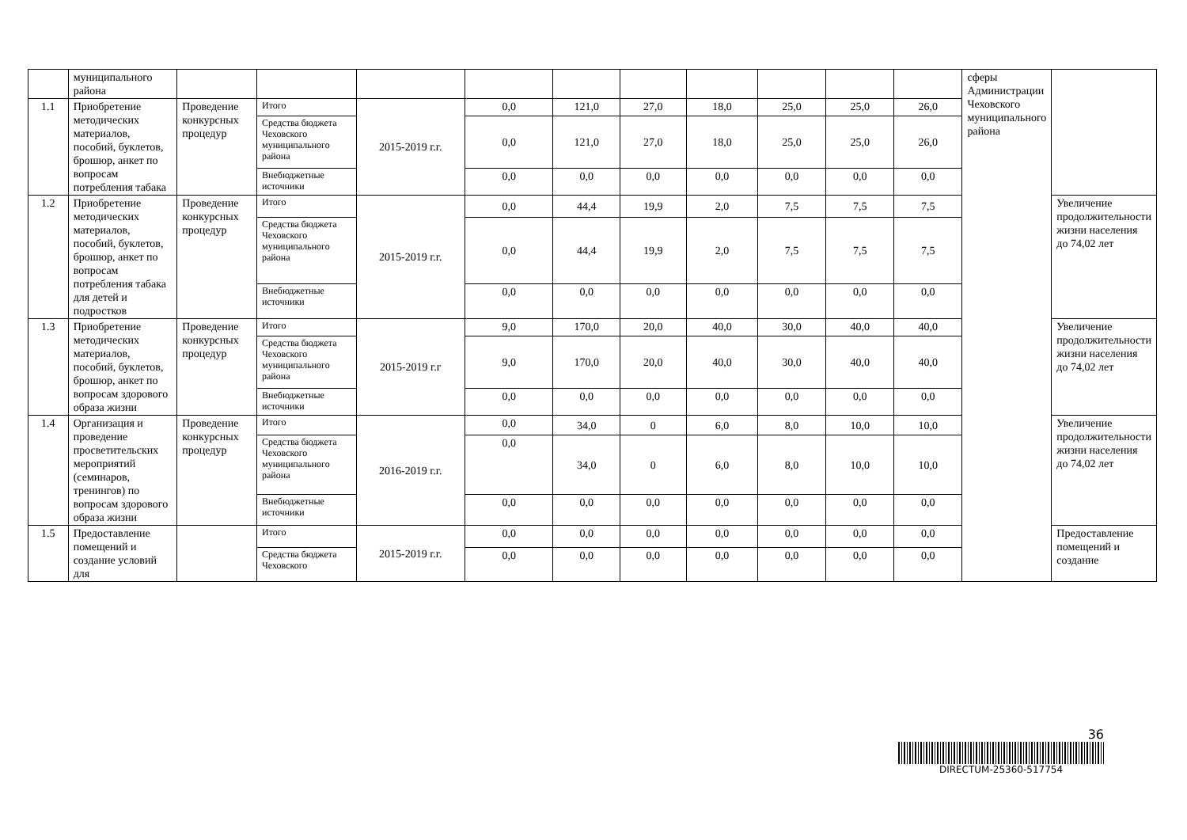| | муниципального района | | | | | | | | | | | сферы Администрации Чеховского муниципального района | |
| 1.1 | Приобретение методических материалов, пособий, буклетов, брошюр, анкет по вопросам потребления табака | Проведение конкурсных процедур | Итого | 2015-2019 г.г. | 0,0 | 121,0 | 27,0 | 18,0 | 25,0 | 25,0 | 26,0 | | |
| | | | Средства бюджета Чеховского муниципального района | | 0,0 | 121,0 | 27,0 | 18,0 | 25,0 | 25,0 | 26,0 | | |
| | | | Внебюджетные источники | | 0,0 | 0,0 | 0,0 | 0,0 | 0,0 | 0,0 | 0,0 | | |
| 1.2 | Приобретение методических материалов, пособий, буклетов, брошюр, анкет по вопросам потребления табака для детей и подростков | Проведение конкурсных процедур | Итого | 2015-2019 г.г. | 0,0 | 44,4 | 19,9 | 2,0 | 7,5 | 7,5 | 7,5 | | Увеличение продолжительности жизни населения до 74,02 лет |
| | | | Средства бюджета Чеховского муниципального района | | 0,0 | 44,4 | 19,9 | 2,0 | 7,5 | 7,5 | 7,5 | | |
| | | | Внебюджетные источники | | 0,0 | 0,0 | 0,0 | 0,0 | 0,0 | 0,0 | 0,0 | | |
| 1.3 | Приобретение методических материалов, пособий, буклетов, брошюр, анкет по вопросам здорового образа жизни | Проведение конкурсных процедур | Итого | 2015-2019 г.г | 9,0 | 170,0 | 20,0 | 40,0 | 30,0 | 40,0 | 40,0 | | Увеличение продолжительности жизни населения до 74,02 лет |
| | | | Средства бюджета Чеховского муниципального района | | 9,0 | 170,0 | 20,0 | 40,0 | 30,0 | 40,0 | 40,0 | | |
| | | | Внебюджетные источники | | 0,0 | 0,0 | 0,0 | 0,0 | 0,0 | 0,0 | 0,0 | | |
| 1.4 | Организация и проведение просветительских мероприятий (семинаров, тренингов) по вопросам здорового образа жизни | Проведение конкурсных процедур | Итого | 2016-2019 г.г. | 0,0 | 34,0 | 0 | 6,0 | 8,0 | 10,0 | 10,0 | | Увеличение продолжительности жизни населения до 74,02 лет |
| | | | Средства бюджета Чеховского муниципального района | | 0,0 | 34,0 | 0 | 6,0 | 8,0 | 10,0 | 10,0 | | |
| | | | Внебюджетные источники | | 0,0 | 0,0 | 0,0 | 0,0 | 0,0 | 0,0 | 0,0 | | |
| 1.5 | Предоставление помещений и создание условий для | | Итого | 2015-2019 г.г. | 0,0 | 0,0 | 0,0 | 0,0 | 0,0 | 0,0 | 0,0 | | Предоставление помещений и создание |
| | | | Средства бюджета Чеховского | | 0,0 | 0,0 | 0,0 | 0,0 | 0,0 | 0,0 | 0,0 | | |
36
DIRECTUM-25360-517754